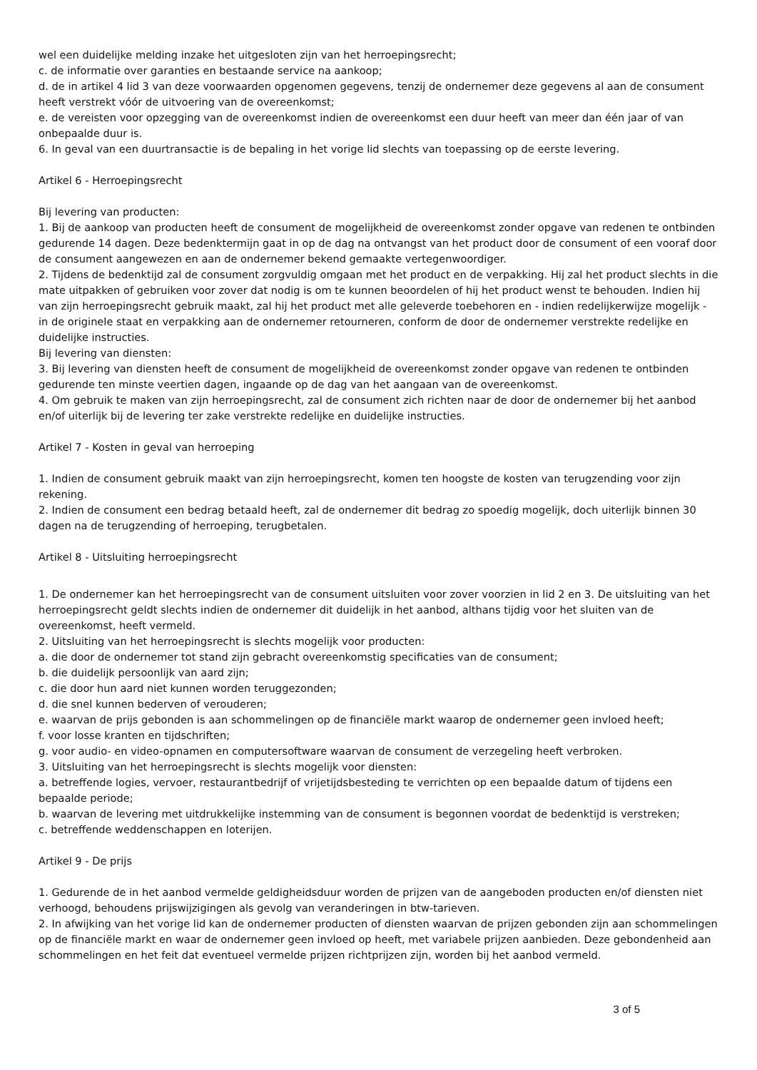wel een duidelijke melding inzake het uitgesloten zijn van het herroepingsrecht;
c. de informatie over garanties en bestaande service na aankoop;
d. de in artikel 4 lid 3 van deze voorwaarden opgenomen gegevens, tenzij de ondernemer deze gegevens al aan de consument heeft verstrekt vóór de uitvoering van de overeenkomst;
e. de vereisten voor opzegging van de overeenkomst indien de overeenkomst een duur heeft van meer dan één jaar of van onbepaalde duur is.
6. In geval van een duurtransactie is de bepaling in het vorige lid slechts van toepassing op de eerste levering.
Artikel 6 - Herroepingsrecht
Bij levering van producten:
1. Bij de aankoop van producten heeft de consument de mogelijkheid de overeenkomst zonder opgave van redenen te ontbinden gedurende 14 dagen. Deze bedenktermijn gaat in op de dag na ontvangst van het product door de consument of een vooraf door de consument aangewezen en aan de ondernemer bekend gemaakte vertegenwoordiger.
2. Tijdens de bedenktijd zal de consument zorgvuldig omgaan met het product en de verpakking. Hij zal het product slechts in die mate uitpakken of gebruiken voor zover dat nodig is om te kunnen beoordelen of hij het product wenst te behouden. Indien hij van zijn herroepingsrecht gebruik maakt, zal hij het product met alle geleverde toebehoren en - indien redelijkerwijze mogelijk - in de originele staat en verpakking aan de ondernemer retourneren, conform de door de ondernemer verstrekte redelijke en duidelijke instructies.
Bij levering van diensten:
3. Bij levering van diensten heeft de consument de mogelijkheid de overeenkomst zonder opgave van redenen te ontbinden gedurende ten minste veertien dagen, ingaande op de dag van het aangaan van de overeenkomst.
4. Om gebruik te maken van zijn herroepingsrecht, zal de consument zich richten naar de door de ondernemer bij het aanbod en/of uiterlijk bij de levering ter zake verstrekte redelijke en duidelijke instructies.
Artikel 7 - Kosten in geval van herroeping
1. Indien de consument gebruik maakt van zijn herroepingsrecht, komen ten hoogste de kosten van terugzending voor zijn rekening.
2. Indien de consument een bedrag betaald heeft, zal de ondernemer dit bedrag zo spoedig mogelijk, doch uiterlijk binnen 30 dagen na de terugzending of herroeping, terugbetalen.
Artikel 8 - Uitsluiting herroepingsrecht
1. De ondernemer kan het herroepingsrecht van de consument uitsluiten voor zover voorzien in lid 2 en 3. De uitsluiting van het herroepingsrecht geldt slechts indien de ondernemer dit duidelijk in het aanbod, althans tijdig voor het sluiten van de overeenkomst, heeft vermeld.
2. Uitsluiting van het herroepingsrecht is slechts mogelijk voor producten:
a. die door de ondernemer tot stand zijn gebracht overeenkomstig specificaties van de consument;
b. die duidelijk persoonlijk van aard zijn;
c. die door hun aard niet kunnen worden teruggezonden;
d. die snel kunnen bederven of verouderen;
e. waarvan de prijs gebonden is aan schommelingen op de financiële markt waarop de ondernemer geen invloed heeft;
f. voor losse kranten en tijdschriften;
g. voor audio- en video-opnamen en computersoftware waarvan de consument de verzegeling heeft verbroken.
3. Uitsluiting van het herroepingsrecht is slechts mogelijk voor diensten:
a. betreffende logies, vervoer, restaurantbedrijf of vrijetijdsbesteding te verrichten op een bepaalde datum of tijdens een bepaalde periode;
b. waarvan de levering met uitdrukkelijke instemming van de consument is begonnen voordat de bedenktijd is verstreken;
c. betreffende weddenschappen en loterijen.
Artikel 9 - De prijs
1. Gedurende de in het aanbod vermelde geldigheidsduur worden de prijzen van de aangeboden producten en/of diensten niet verhoogd, behoudens prijswijzigingen als gevolg van veranderingen in btw-tarieven.
2. In afwijking van het vorige lid kan de ondernemer producten of diensten waarvan de prijzen gebonden zijn aan schommelingen op de financiële markt en waar de ondernemer geen invloed op heeft, met variabele prijzen aanbieden. Deze gebondenheid aan schommelingen en het feit dat eventueel vermelde prijzen richtprijzen zijn, worden bij het aanbod vermeld.
3 of 5